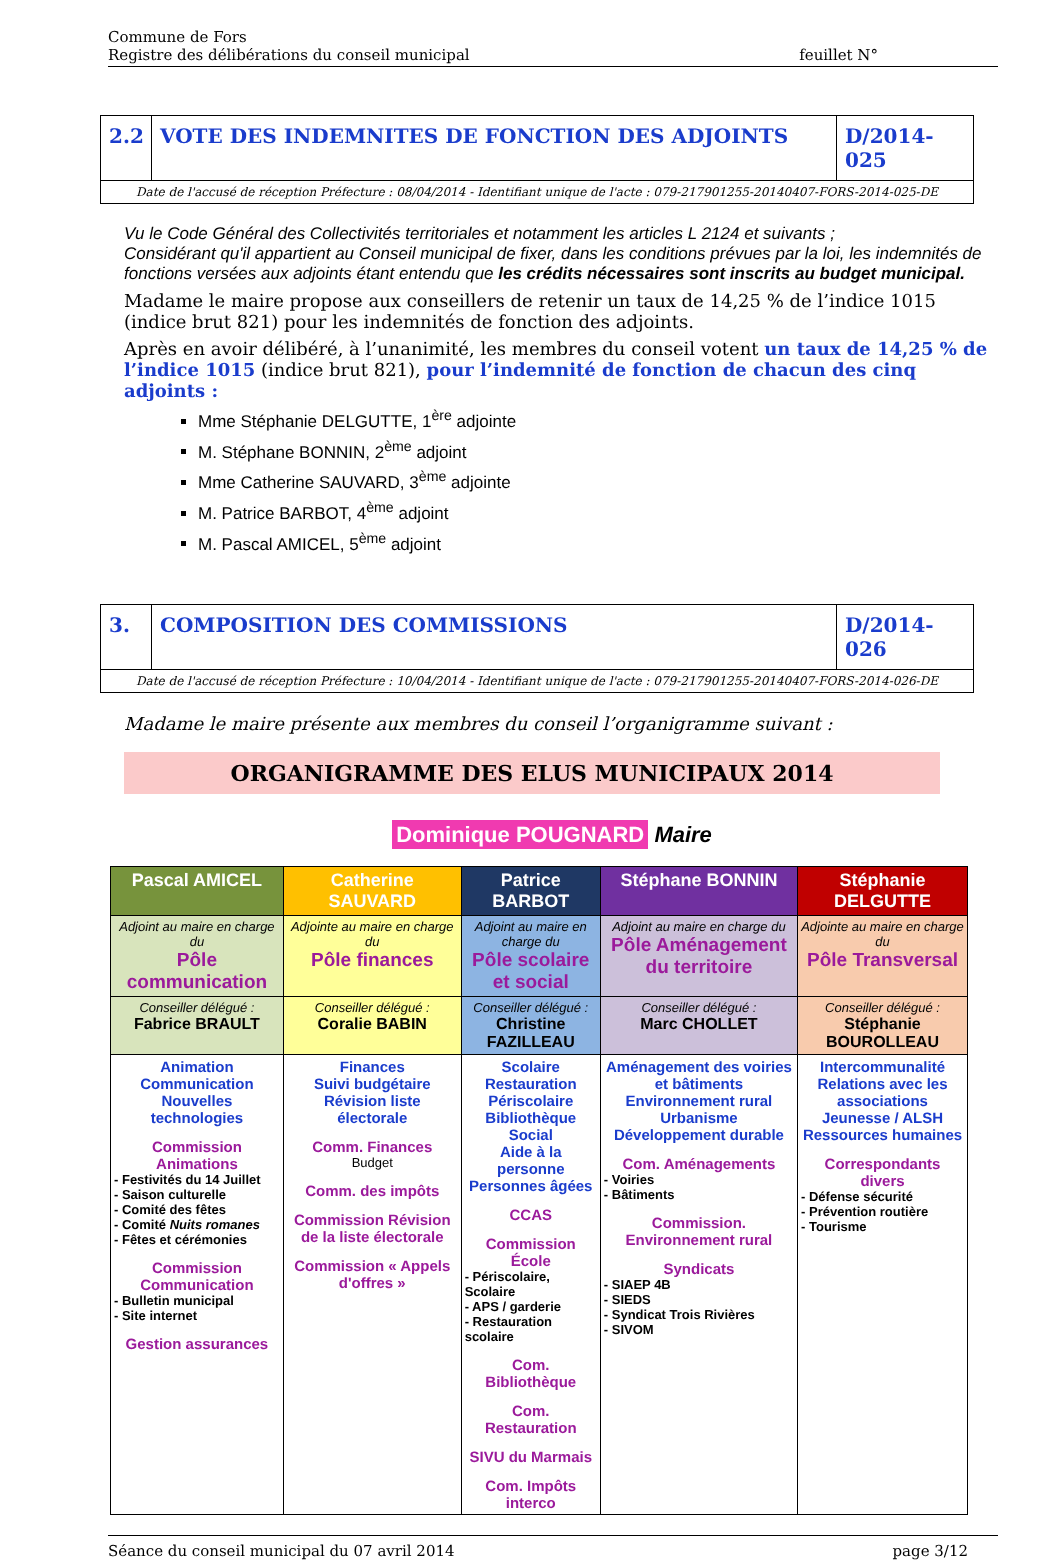Commune de Fors
Registre des délibérations du conseil municipal
feuillet N°
2.2
VOTE DES INDEMNITES DE FONCTION DES ADJOINTS
D/2014-025
Date de l'accusé de réception Préfecture : 08/04/2014 - Identifiant unique de l'acte : 079-217901255-20140407-FORS-2014-025-DE
Vu le Code Général des Collectivités territoriales et notamment les articles L 2124 et suivants ;
Considérant qu'il appartient au Conseil municipal de fixer, dans les conditions prévues par la loi, les indemnités de fonctions versées aux adjoints étant entendu que les crédits nécessaires sont inscrits au budget municipal.
Madame le maire propose aux conseillers de retenir un taux de 14,25 % de l’indice 1015 (indice brut 821) pour les indemnités de fonction des adjoints.
Après en avoir délibéré, à l’unanimité, les membres du conseil votent un taux de 14,25 % de l’indice 1015 (indice brut 821), pour l’indemnité de fonction de chacun des cinq adjoints :
Mme Stéphanie DELGUTTE, 1<sup>ère</sup> adjointe
M. Stéphane BONNIN, 2<sup>ème</sup> adjoint
Mme Catherine SAUVARD, 3<sup>ème</sup> adjointe
M. Patrice BARBOT, 4<sup>ème</sup> adjoint
M. Pascal AMICEL, 5<sup>ème</sup> adjoint
3. COMPOSITION DES COMMISSIONS D/2014-026
Date de l'accusé de réception Préfecture : 10/04/2014 - Identifiant unique de l'acte : 079-217901255-20140407-FORS-2014-026-DE
Madame le maire présente aux membres du conseil l’organigramme suivant :
ORGANIGRAMME DES ELUS MUNICIPAUX 2014
Dominique POUGNARD Maire
| Pascal AMICEL | Catherine SAUVARD | Patrice BARBOT | Stéphane BONNIN | Stéphanie DELGUTTE |
| --- | --- | --- | --- | --- |
| Adjoint au maire en charge du Pôle communication | Adjointe au maire en charge du Pôle finances | Adjoint au maire en charge du Pôle scolaire et social | Adjoint au maire en charge du Pôle Aménagement du territoire | Adjointe au maire en charge du Pôle Transversal |
| Conseiller délégué : Fabrice BRAULT | Conseiller délégué : Coralie BABIN | Conseiller délégué : Christine FAZILLEAU | Conseiller délégué : Marc CHOLLET | Conseiller délégué : Stéphanie BOUROLLEAU |
| Animation Communication Nouvelles technologies Commission Animations - Festivités du 14 Juillet - Saison culturelle - Comité des fêtes - Comité Nuits romanes - Fêtes et cérémonies Commission Communication - Bulletin municipal - Site internet Gestion assurances | Finances Suivi budgétaire Révision liste électorale Comm. Finances Budget Comm. des impôts Commission Révision de la liste électorale Commission « Appels d'offres » | Scolaire Restauration Périscolaire Bibliothèque Social Aide à la personne Personnes âgées CCAS Commission École - Périscolaire, Scolaire - APS / garderie - Restauration scolaire Com. Bibliothèque Com. Restauration SIVU du Marmais Com. Impôts interco | Aménagement des voiries et bâtiments Environnement rural Urbanisme Développement durable Com. Aménagements - Voiries - Bâtiments Commission. Environnement rural Syndicats - SIAEP 4B - SIEDS - Syndicat Trois Rivières - SIVOM | Intercommunalité Relations avec les associations Jeunesse / ALSH Ressources humaines Correspondants divers - Défense sécurité - Prévention routière - Tourisme |
Séance du conseil municipal du 07 avril 2014
page 3/12